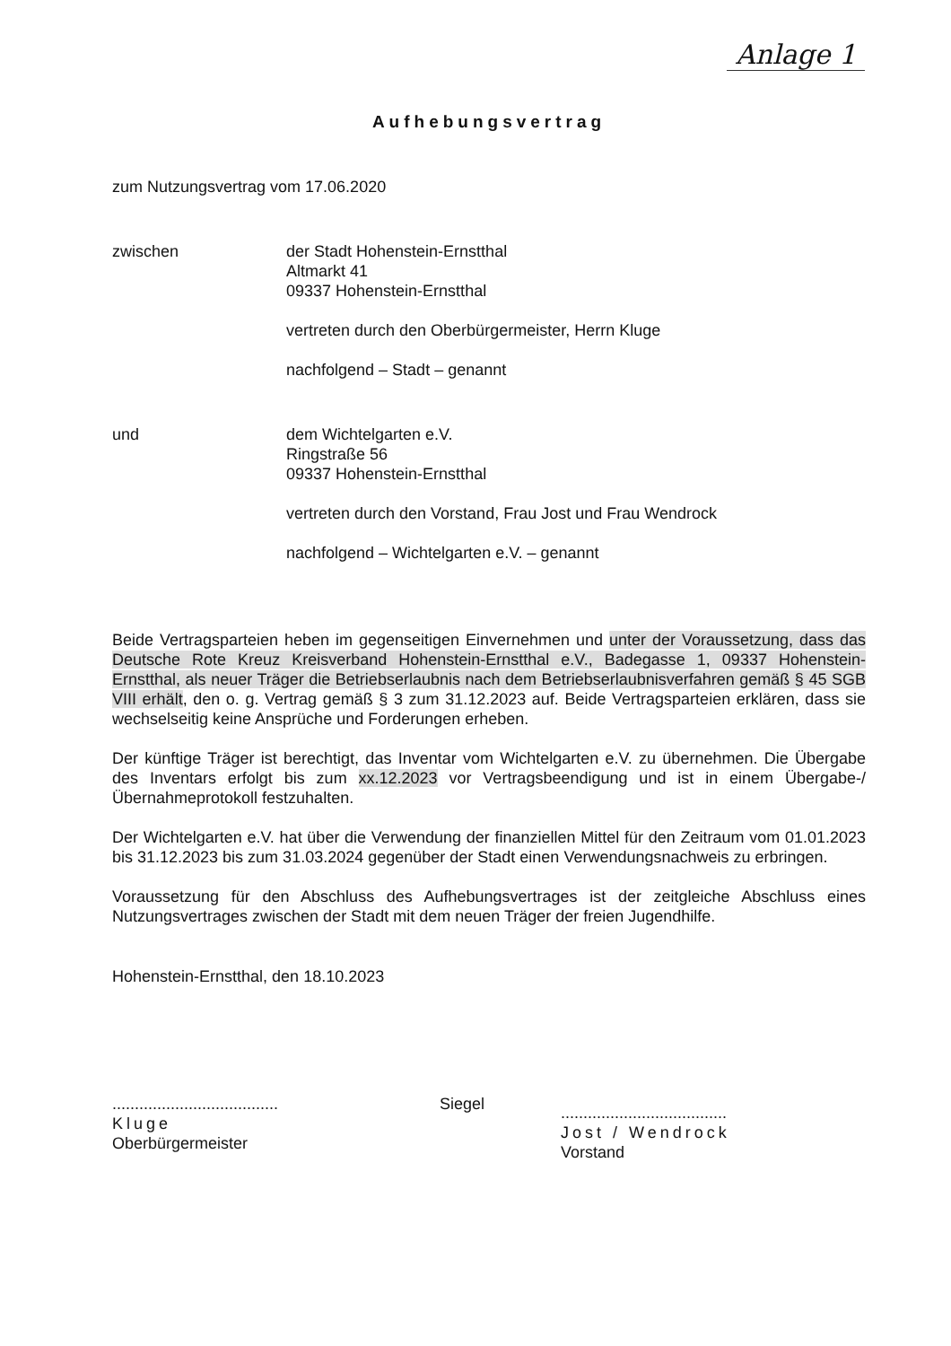Anlage 1
Aufhebungsvertrag
zum Nutzungsvertrag vom 17.06.2020
zwischen der Stadt Hohenstein-Ernstthal
Altmarkt 41
09337 Hohenstein-Ernstthal
vertreten durch den Oberbürgermeister, Herrn Kluge
nachfolgend – Stadt – genannt
und dem Wichtelgarten e.V.
Ringstraße 56
09337 Hohenstein-Ernstthal
vertreten durch den Vorstand, Frau Jost und Frau Wendrock
nachfolgend – Wichtelgarten e.V. – genannt
Beide Vertragsparteien heben im gegenseitigen Einvernehmen und unter der Voraussetzung, dass das Deutsche Rote Kreuz Kreisverband Hohenstein-Ernstthal e.V., Badegasse 1, 09337 Hohenstein-Ernstthal, als neuer Träger die Betriebserlaubnis nach dem Betriebserlaubnisverfahren gemäß § 45 SGB VIII erhält, den o. g. Vertrag gemäß § 3 zum 31.12.2023 auf. Beide Vertragsparteien erklären, dass sie wechselseitig keine Ansprüche und Forderungen erheben.
Der künftige Träger ist berechtigt, das Inventar vom Wichtelgarten e.V. zu übernehmen. Die Übergabe des Inventars erfolgt bis zum xx.12.2023 vor Vertragsbeendigung und ist in einem Übergabe-/Übernahmeprotokoll festzuhalten.
Der Wichtelgarten e.V. hat über die Verwendung der finanziellen Mittel für den Zeitraum vom 01.01.2023 bis 31.12.2023 bis zum 31.03.2024 gegenüber der Stadt einen Verwendungsnachweis zu erbringen.
Voraussetzung für den Abschluss des Aufhebungsvertrages ist der zeitgleiche Abschluss eines Nutzungsvertrages zwischen der Stadt mit dem neuen Träger der freien Jugendhilfe.
Hohenstein-Ernstthal, den 18.10.2023
.....................................
Kluge
Oberbürgermeister
Siegel
.....................................
Jost / Wendrock
Vorstand